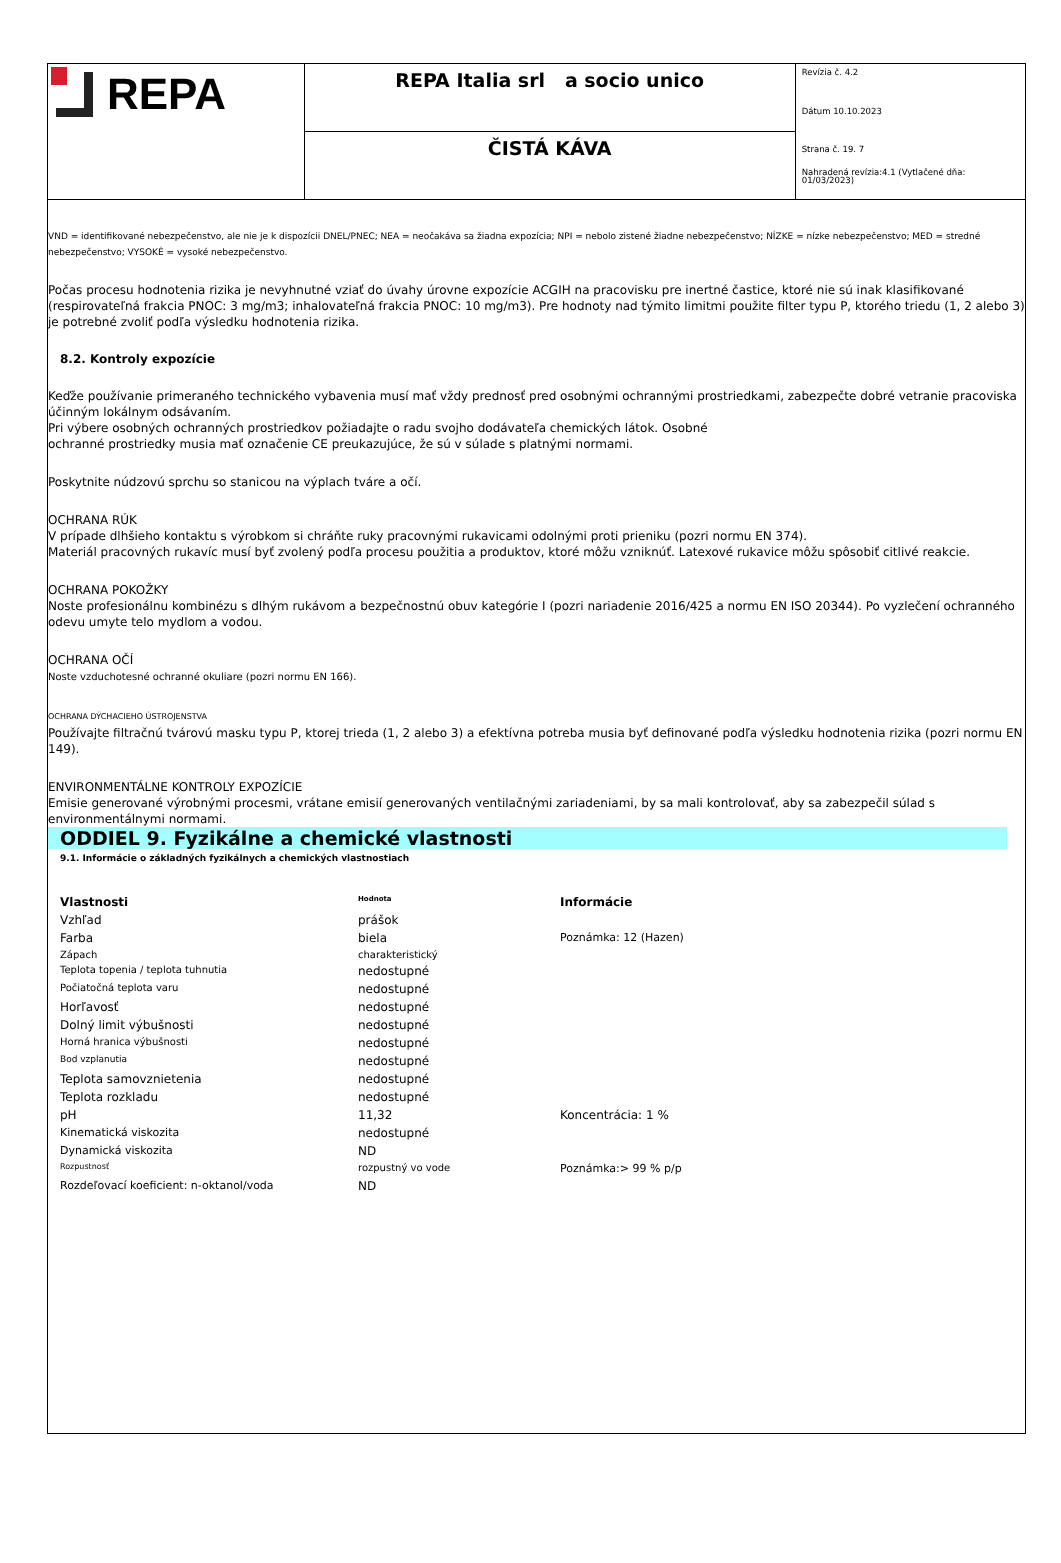REPA
REPA Italia srl a socio unico
ČISTÁ KÁVA
Revízia č. 4.2
Dátum 10.10.2023
Strana č. 19. 7
Nahradená revízia:4.1 (Vytlačené dňa: 01/03/2023)
VND = identifikované nebezpečenstvo, ale nie je k dispozícii DNEL/PNEC; NEA = neočakáva sa žiadna expozícia; NPI = nebolo zistené žiadne nebezpečenstvo; NÍZKE = nízke nebezpečenstvo; MED = stredné nebezpečenstvo; VYSOKÉ = vysoké nebezpečenstvo.
Počas procesu hodnotenia rizika je nevyhnutné vziať do úvahy úrovne expozície ACGIH na pracovisku pre inertné častice, ktoré nie sú inak klasifikované (respirovateľná frakcia PNOC: 3 mg/m3; inhalovateľná frakcia PNOC: 10 mg/m3). Pre hodnoty nad týmito limitmi použite filter typu P, ktorého triedu (1, 2 alebo 3) je potrebné zvoliť podľa výsledku hodnotenia rizika.
8.2. Kontroly expozície
Keďže používanie primeraného technického vybavenia musí mať vždy prednosť pred osobnými ochrannými prostriedkami, zabezpečte dobré vetranie pracoviska účinným lokálnym odsávaním.
Pri výbere osobných ochranných prostriedkov požiadajte o radu svojho dodávateľa chemických látok. Osobné
ochranné prostriedky musia mať označenie CE preukazujúce, že sú v súlade s platnými normami.
Poskytnite núdzovú sprchu so stanicou na výplach tváre a očí.
OCHRANA RÚK
V prípade dlhšieho kontaktu s výrobkom si chráňte ruky pracovnými rukavicami odolnými proti prieniku (pozri normu EN 374).
Materiál pracovných rukavíc musí byť zvolený podľa procesu použitia a produktov, ktoré môžu vzniknúť. Latexové rukavice môžu spôsobiť citlivé reakcie.
OCHRANA POKOŽKY
Noste profesionálnu kombinézu s dlhým rukávom a bezpečnostnú obuv kategórie I (pozri nariadenie 2016/425 a normu EN ISO 20344). Po vyzlečení ochranného odevu umyte telo mydlom a vodou.
OCHRANA OČÍ
Noste vzduchotesné ochranné okuliare (pozri normu EN 166).
OCHRANA DÝCHACIEHO ÚSTROJENSTVA
Používajte filtračnú tvárovú masku typu P, ktorej trieda (1, 2 alebo 3) a efektívna potreba musia byť definované podľa výsledku hodnotenia rizika (pozri normu EN 149).
ENVIRONMENTÁLNE KONTROLY EXPOZÍCIE
Emisie generované výrobnými procesmi, vrátane emisií generovaných ventilačnými zariadeniami, by sa mali kontrolovať, aby sa zabezpečil súlad s environmentálnymi normami.
ODDIEL 9. Fyzikálne a chemické vlastnosti
9.1. Informácie o základných fyzikálnych a chemických vlastnostiach
| Vlastnosti | Hodnota | Informácie |
| --- | --- | --- |
| Vzhľad | prášok | |
| Farba | biela | Poznámka: 12 (Hazen) |
| Zápach | charakteristický | |
| Teplota topenia / teplota tuhnutia | nedostupné | |
| Počiatočná teplota varu | nedostupné | |
| Horľavosť | nedostupné | |
| Dolný limit výbušnosti | nedostupné | |
| Horná hranica výbušnosti | nedostupné | |
| Bod vzplanutia | nedostupné | |
| Teplota samovznietenia | nedostupné | |
| Teplota rozkladu | nedostupné | |
| pH | 11,32 | Koncentrácia: 1 % |
| Kinematická viskozita | nedostupné | |
| Dynamická viskozita | ND | |
| Rozpustnosť | rozpustný vo vode | Poznámka:> 99 % p/p |
| Rozdeľovací koeficient: n-oktanol/voda | ND | |